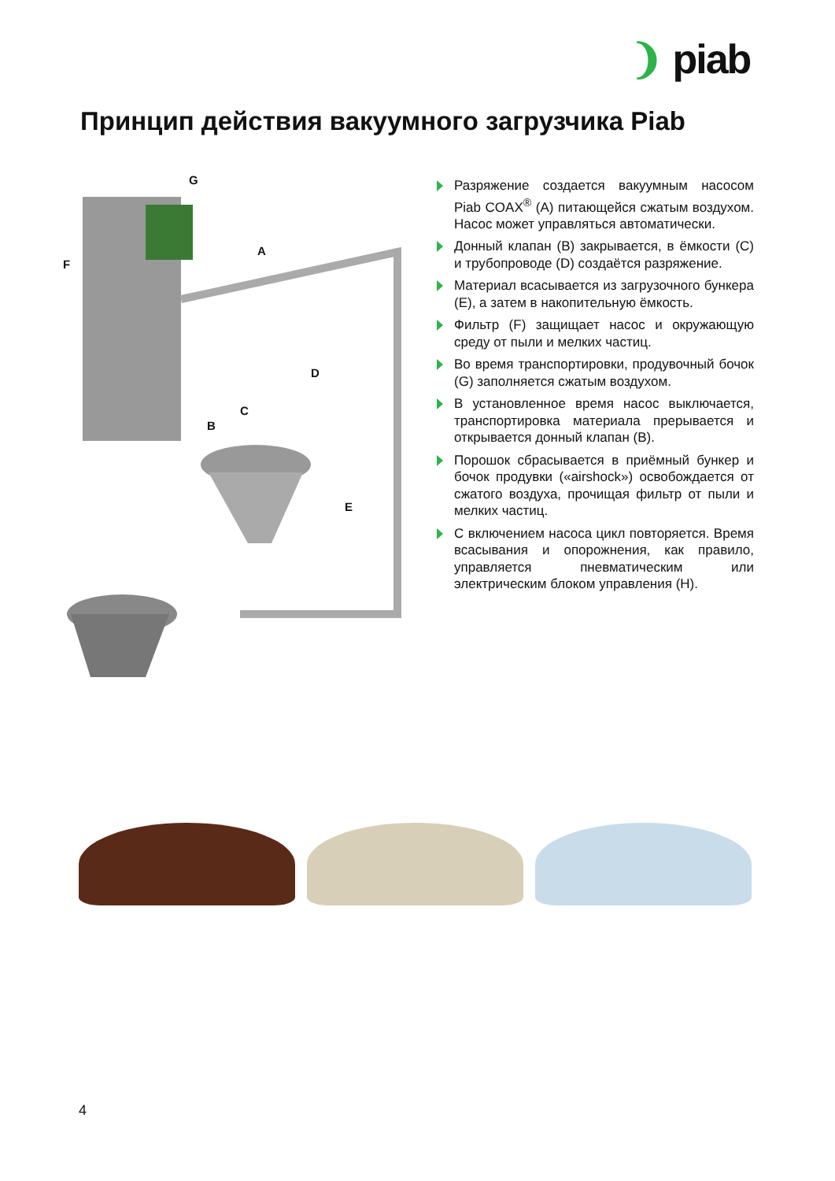❩ piab
Принцип действия вакуумного загрузчика Piab
G
A
F
D
C
B
E
Разряжение создается вакуумным насосом Piab COAX<sup>®</sup> (A) питающейся сжатым воздухом. Насос может управляться автоматически.
Донный клапан (B) закрывается, в ёмкости (C) и трубопроводе (D) создаётся разряжение.
Материал всасывается из загрузочного бункера (E), а затем в накопительную ёмкость.
Фильтр (F) защищает насос и окружающую среду от пыли и мелких частиц.
Во время транспортировки, продувочный бочок (G) заполняется сжатым воздухом.
В установленное время насос выключается, транспортировка материала прерывается и открывается донный клапан (B).
Порошок сбрасывается в приёмный бункер и бочок продувки («airshock») освобождается от сжатого воздуха, прочищая фильтр от пыли и мелких частиц.
С включением насоса цикл повторяется. Время всасывания и опорожнения, как правило, управляется пневматическим или электрическим блоком управления (H).
4